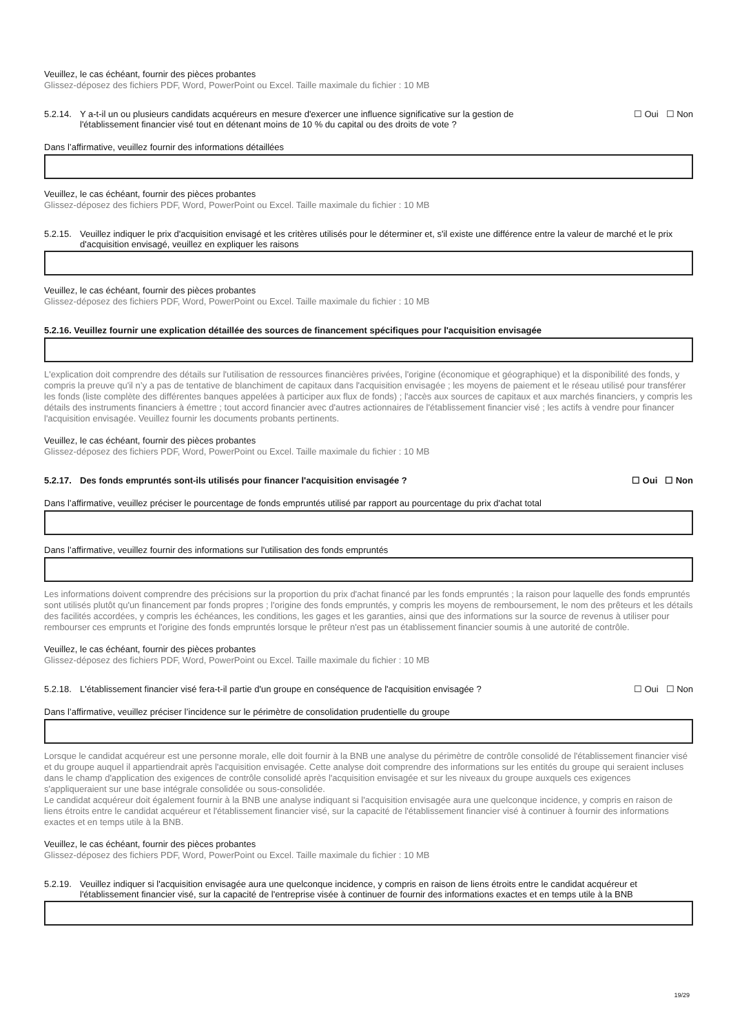Veuillez, le cas échéant, fournir des pièces probantes
Glissez-déposez des fichiers PDF, Word, PowerPoint ou Excel. Taille maximale du fichier : 10 MB
5.2.14. Y a-t-il un ou plusieurs candidats acquéreurs en mesure d'exercer une influence significative sur la gestion de l'établissement financier visé tout en détenant moins de 10 % du capital ou des droits de vote ?
☐ Oui ☐ Non
Dans l’affirmative, veuillez fournir des informations détaillées
Veuillez, le cas échéant, fournir des pièces probantes
Glissez-déposez des fichiers PDF, Word, PowerPoint ou Excel. Taille maximale du fichier : 10 MB
5.2.15. Veuillez indiquer le prix d'acquisition envisagé et les critères utilisés pour le déterminer et, s'il existe une différence entre la valeur de marché et le prix d'acquisition envisagé, veuillez en expliquer les raisons
Veuillez, le cas échéant, fournir des pièces probantes
Glissez-déposez des fichiers PDF, Word, PowerPoint ou Excel. Taille maximale du fichier : 10 MB
5.2.16. Veuillez fournir une explication détaillée des sources de financement spécifiques pour l'acquisition envisagée
L'explication doit comprendre des détails sur l'utilisation de ressources financières privées, l'origine (économique et géographique) et la disponibilité des fonds, y compris la preuve qu'il n’y a pas de tentative de blanchiment de capitaux dans l'acquisition envisagée ; les moyens de paiement et le réseau utilisé pour transférer les fonds (liste complète des différentes banques appelées à participer aux flux de fonds) ; l'accès aux sources de capitaux et aux marchés financiers, y compris les détails des instruments financiers à émettre ; tout accord financier avec d'autres actionnaires de l'établissement financier visé ; les actifs à vendre pour financer l'acquisition envisagée. Veuillez fournir les documents probants pertinents.
Veuillez, le cas échéant, fournir des pièces probantes
Glissez-déposez des fichiers PDF, Word, PowerPoint ou Excel. Taille maximale du fichier : 10 MB
5.2.17. Des fonds empruntés sont-ils utilisés pour financer l'acquisition envisagée ? ☐ Oui ☐ Non
Dans l’affirmative, veuillez préciser le pourcentage de fonds empruntés utilisé par rapport au pourcentage du prix d'achat total
Dans l’affirmative, veuillez fournir des informations sur l'utilisation des fonds empruntés
Les informations doivent comprendre des précisions sur la proportion du prix d'achat financé par les fonds empruntés ; la raison pour laquelle des fonds empruntés sont utilisés plutôt qu'un financement par fonds propres ; l'origine des fonds empruntés, y compris les moyens de remboursement, le nom des prêteurs et les détails des facilités accordées, y compris les échéances, les conditions, les gages et les garanties, ainsi que des informations sur la source de revenus à utiliser pour rembourser ces emprunts et l'origine des fonds empruntés lorsque le prêteur n'est pas un établissement financier soumis à une autorité de contrôle.
Veuillez, le cas échéant, fournir des pièces probantes
Glissez-déposez des fichiers PDF, Word, PowerPoint ou Excel. Taille maximale du fichier : 10 MB
5.2.18. L'établissement financier visé fera-t-il partie d'un groupe en conséquence de l'acquisition envisagée ?
☐ Oui ☐ Non
Dans l’affirmative, veuillez préciser l’incidence sur le périmètre de consolidation prudentielle du groupe
Lorsque le candidat acquéreur est une personne morale, elle doit fournir à la BNB une analyse du périmètre de contrôle consolidé de l'établissement financier visé et du groupe auquel il appartiendrait après l'acquisition envisagée. Cette analyse doit comprendre des informations sur les entités du groupe qui seraient incluses dans le champ d'application des exigences de contrôle consolidé après l'acquisition envisagée et sur les niveaux du groupe auxquels ces exigences s'appliqueraient sur une base intégrale consolidée ou sous-consolidée.
Le candidat acquéreur doit également fournir à la BNB une analyse indiquant si l'acquisition envisagée aura une quelconque incidence, y compris en raison de liens étroits entre le candidat acquéreur et l'établissement financier visé, sur la capacité de l'établissement financier visé à continuer à fournir des informations exactes et en temps utile à la BNB.
Veuillez, le cas échéant, fournir des pièces probantes
Glissez-déposez des fichiers PDF, Word, PowerPoint ou Excel. Taille maximale du fichier : 10 MB
5.2.19. Veuillez indiquer si l'acquisition envisagée aura une quelconque incidence, y compris en raison de liens étroits entre le candidat acquéreur et l'établissement financier visé, sur la capacité de l'entreprise visée à continuer de fournir des informations exactes et en temps utile à la BNB
19/29